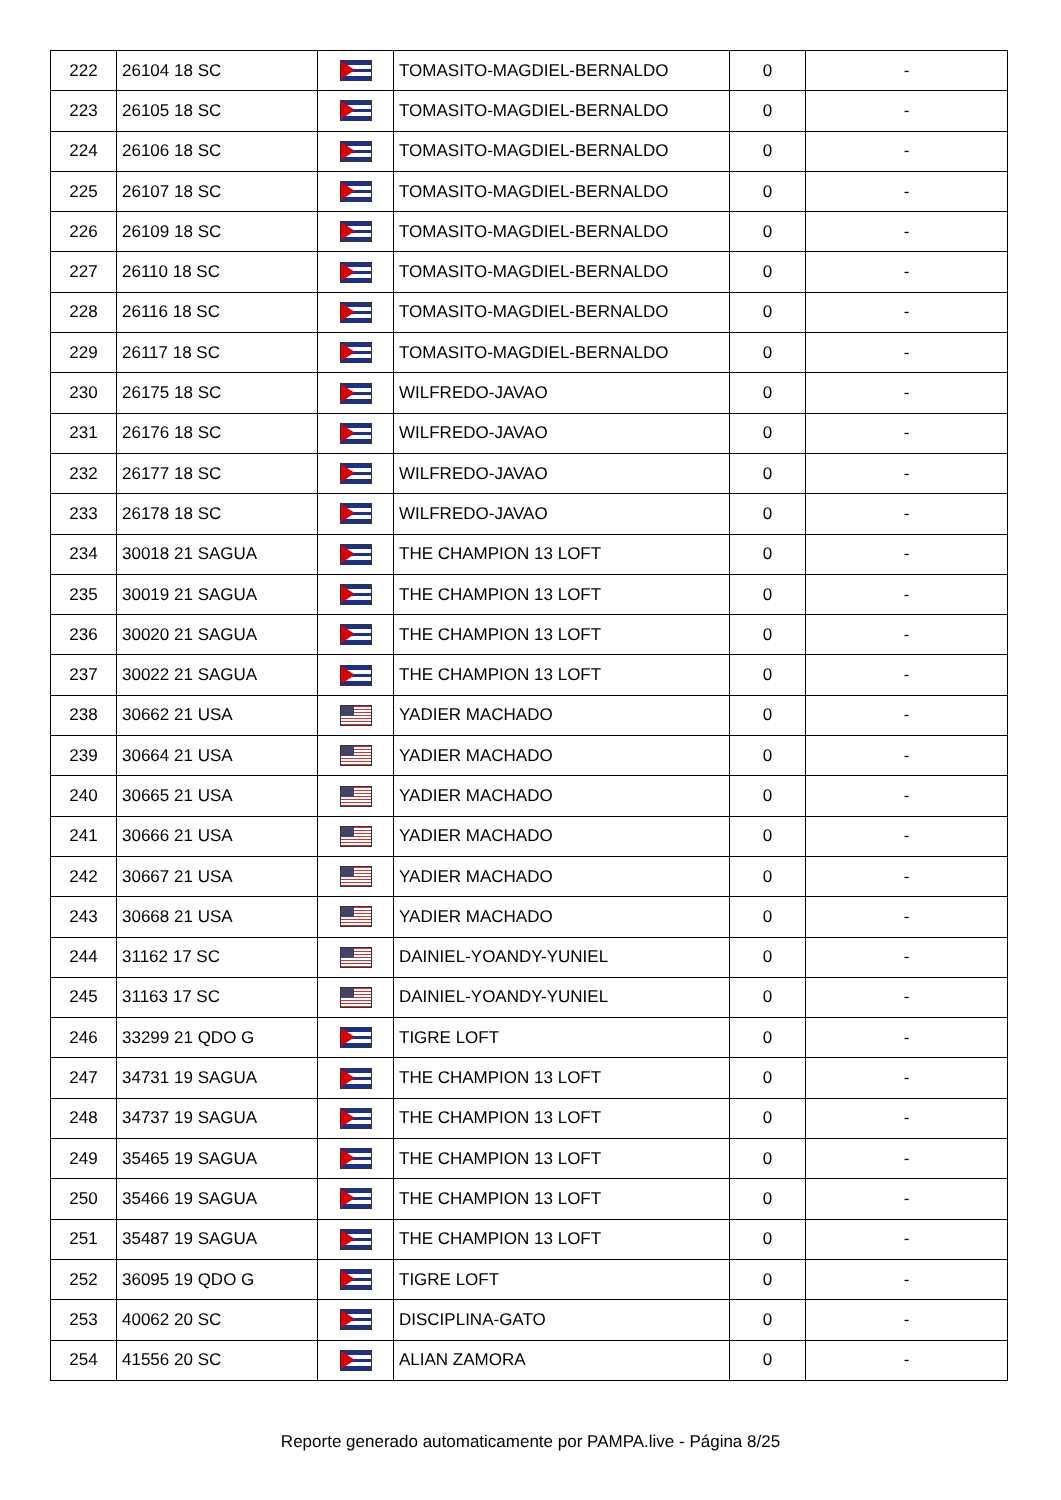| 222 | 26104 18 SC | | TOMASITO-MAGDIEL-BERNALDO | 0 | - |
| 223 | 26105 18 SC | | TOMASITO-MAGDIEL-BERNALDO | 0 | - |
| 224 | 26106 18 SC | | TOMASITO-MAGDIEL-BERNALDO | 0 | - |
| 225 | 26107 18 SC | | TOMASITO-MAGDIEL-BERNALDO | 0 | - |
| 226 | 26109 18 SC | | TOMASITO-MAGDIEL-BERNALDO | 0 | - |
| 227 | 26110 18 SC | | TOMASITO-MAGDIEL-BERNALDO | 0 | - |
| 228 | 26116 18 SC | | TOMASITO-MAGDIEL-BERNALDO | 0 | - |
| 229 | 26117 18 SC | | TOMASITO-MAGDIEL-BERNALDO | 0 | - |
| 230 | 26175 18 SC | | WILFREDO-JAVAO | 0 | - |
| 231 | 26176 18 SC | | WILFREDO-JAVAO | 0 | - |
| 232 | 26177 18 SC | | WILFREDO-JAVAO | 0 | - |
| 233 | 26178 18 SC | | WILFREDO-JAVAO | 0 | - |
| 234 | 30018 21 SAGUA | | THE CHAMPION 13 LOFT | 0 | - |
| 235 | 30019 21 SAGUA | | THE CHAMPION 13 LOFT | 0 | - |
| 236 | 30020 21 SAGUA | | THE CHAMPION 13 LOFT | 0 | - |
| 237 | 30022 21 SAGUA | | THE CHAMPION 13 LOFT | 0 | - |
| 238 | 30662 21 USA | | YADIER MACHADO | 0 | - |
| 239 | 30664 21 USA | | YADIER MACHADO | 0 | - |
| 240 | 30665 21 USA | | YADIER MACHADO | 0 | - |
| 241 | 30666 21 USA | | YADIER MACHADO | 0 | - |
| 242 | 30667 21 USA | | YADIER MACHADO | 0 | - |
| 243 | 30668 21 USA | | YADIER MACHADO | 0 | - |
| 244 | 31162 17 SC | | DAINIEL-YOANDY-YUNIEL | 0 | - |
| 245 | 31163 17 SC | | DAINIEL-YOANDY-YUNIEL | 0 | - |
| 246 | 33299 21 QDO G | | TIGRE LOFT | 0 | - |
| 247 | 34731 19 SAGUA | | THE CHAMPION 13 LOFT | 0 | - |
| 248 | 34737 19 SAGUA | | THE CHAMPION 13 LOFT | 0 | - |
| 249 | 35465 19 SAGUA | | THE CHAMPION 13 LOFT | 0 | - |
| 250 | 35466 19 SAGUA | | THE CHAMPION 13 LOFT | 0 | - |
| 251 | 35487 19 SAGUA | | THE CHAMPION 13 LOFT | 0 | - |
| 252 | 36095 19 QDO G | | TIGRE LOFT | 0 | - |
| 253 | 40062 20 SC | | DISCIPLINA-GATO | 0 | - |
| 254 | 41556 20 SC | | ALIAN ZAMORA | 0 | - |
Reporte generado automaticamente por PAMPA.live - Página 8/25